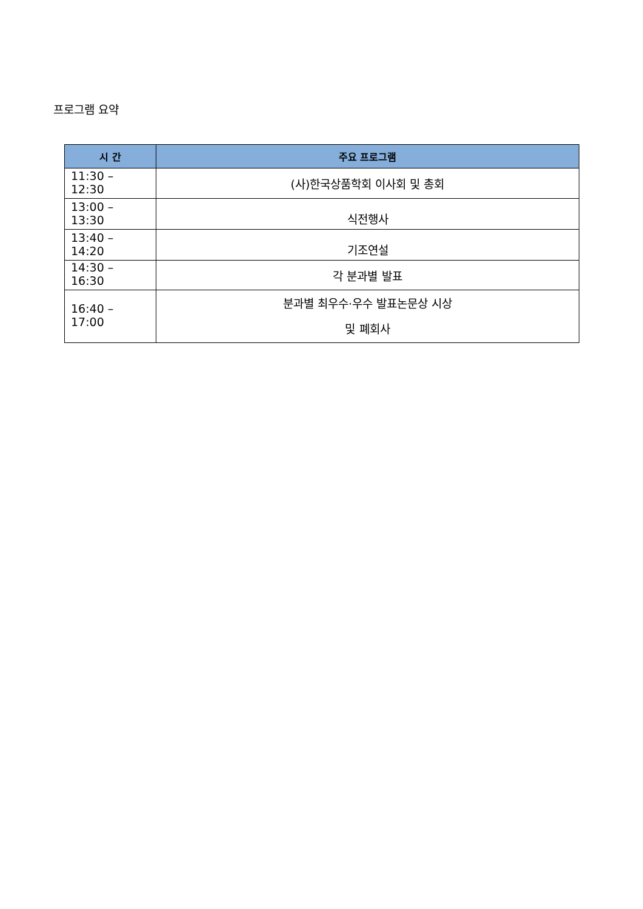프로그램 요약
| 시 간 | 주요 프로그램 |
| --- | --- |
| 11:30 – 12:30 | (사)한국상품학회 이사회 및 총회 |
| 13:00 – 13:30 | 식전행사 |
| 13:40 – 14:20 | 기조연설 |
| 14:30 – 16:30 | 각 분과별 발표 |
| 16:40 – 17:00 | 분과별 최우수·우수 발표논문상 시상 및 폐회사 |